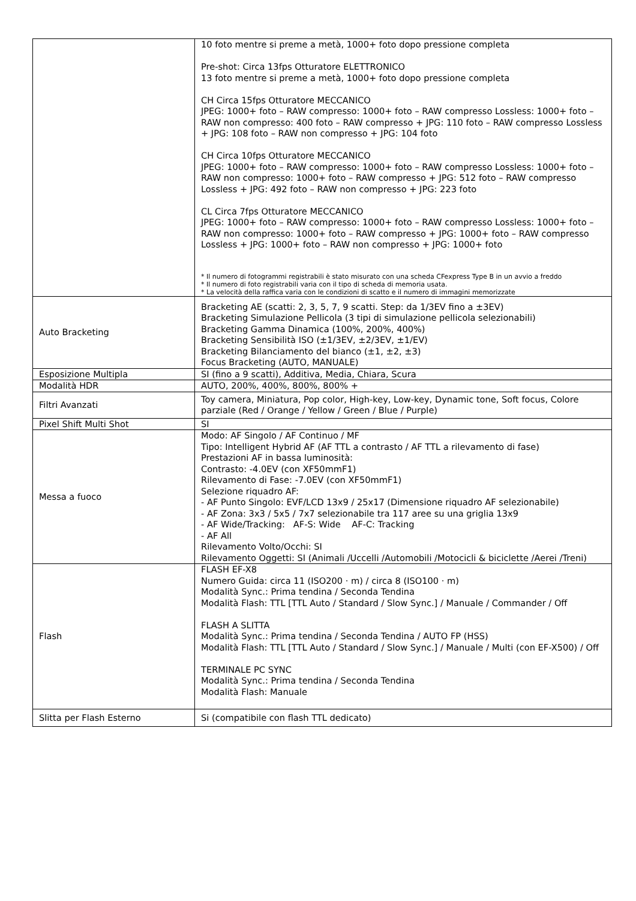| | 10 foto mentre si preme a metà, 1000+ foto dopo pressione completa Pre-shot: Circa 13fps Otturatore ELETTRONICO 13 foto mentre si preme a metà, 1000+ foto dopo pressione completa CH Circa 15fps Otturatore MECCANICO JPEG: 1000+ foto – RAW compresso: 1000+ foto – RAW compresso Lossless: 1000+ foto – RAW non compresso: 400 foto – RAW compresso + JPG: 110 foto – RAW compresso Lossless + JPG: 108 foto – RAW non compresso + JPG: 104 foto CH Circa 10fps Otturatore MECCANICO JPEG: 1000+ foto – RAW compresso: 1000+ foto – RAW compresso Lossless: 1000+ foto – RAW non compresso: 1000+ foto – RAW compresso + JPG: 512 foto – RAW compresso Lossless + JPG: 492 foto – RAW non compresso + JPG: 223 foto CL Circa 7fps Otturatore MECCANICO JPEG: 1000+ foto – RAW compresso: 1000+ foto – RAW compresso Lossless: 1000+ foto – RAW non compresso: 1000+ foto – RAW compresso + JPG: 1000+ foto – RAW compresso Lossless + JPG: 1000+ foto – RAW non compresso + JPG: 1000+ foto * Il numero di fotogrammi registrabili è stato misurato con una scheda CFexpress Type B in un avvio a freddo * Il numero di foto registrabili varia con il tipo di scheda di memoria usata. * La velocità della raffica varia con le condizioni di scatto e il numero di immagini memorizzate |
| Auto Bracketing | Bracketing AE (scatti: 2, 3, 5, 7, 9 scatti. Step: da 1/3EV fino a ±3EV) Bracketing Simulazione Pellicola (3 tipi di simulazione pellicola selezionabili) Bracketing Gamma Dinamica (100%, 200%, 400%) Bracketing Sensibilità ISO (±1/3EV, ±2/3EV, ±1/EV) Bracketing Bilanciamento del bianco (±1, ±2, ±3) Focus Bracketing (AUTO, MANUALE) |
| Esposizione Multipla | SI (fino a 9 scatti), Additiva, Media, Chiara, Scura |
| Modalità HDR | AUTO, 200%, 400%, 800%, 800% + |
| Filtri Avanzati | Toy camera, Miniatura, Pop color, High-key, Low-key, Dynamic tone, Soft focus, Colore parziale (Red / Orange / Yellow / Green / Blue / Purple) |
| Pixel Shift Multi Shot | SI |
| Messa a fuoco | Modo: AF Singolo / AF Continuo / MF Tipo: Intelligent Hybrid AF (AF TTL a contrasto / AF TTL a rilevamento di fase) Prestazioni AF in bassa luminosità: Contrasto: -4.0EV (con XF50mmF1) Rilevamento di Fase: -7.0EV (con XF50mmF1) Selezione riquadro AF: - AF Punto Singolo: EVF/LCD 13x9 / 25x17 (Dimensione riquadro AF selezionabile) - AF Zona: 3x3 / 5x5 / 7x7 selezionabile tra 117 aree su una griglia 13x9 - AF Wide/Tracking: AF-S: Wide AF-C: Tracking - AF All Rilevamento Volto/Occhi: SI Rilevamento Oggetti: SI (Animali /Uccelli /Automobili /Motocicli & biciclette /Aerei /Treni) |
| Flash | FLASH EF-X8 Numero Guida: circa 11 (ISO200 · m) / circa 8 (ISO100 · m) Modalità Sync.: Prima tendina / Seconda Tendina Modalità Flash: TTL [TTL Auto / Standard / Slow Sync.] / Manuale / Commander / Off FLASH A SLITTA Modalità Sync.: Prima tendina / Seconda Tendina / AUTO FP (HSS) Modalità Flash: TTL [TTL Auto / Standard / Slow Sync.] / Manuale / Multi (con EF-X500) / Off TERMINALE PC SYNC Modalità Sync.: Prima tendina / Seconda Tendina Modalità Flash: Manuale |
| Slitta per Flash Esterno | Si (compatibile con flash TTL dedicato) |